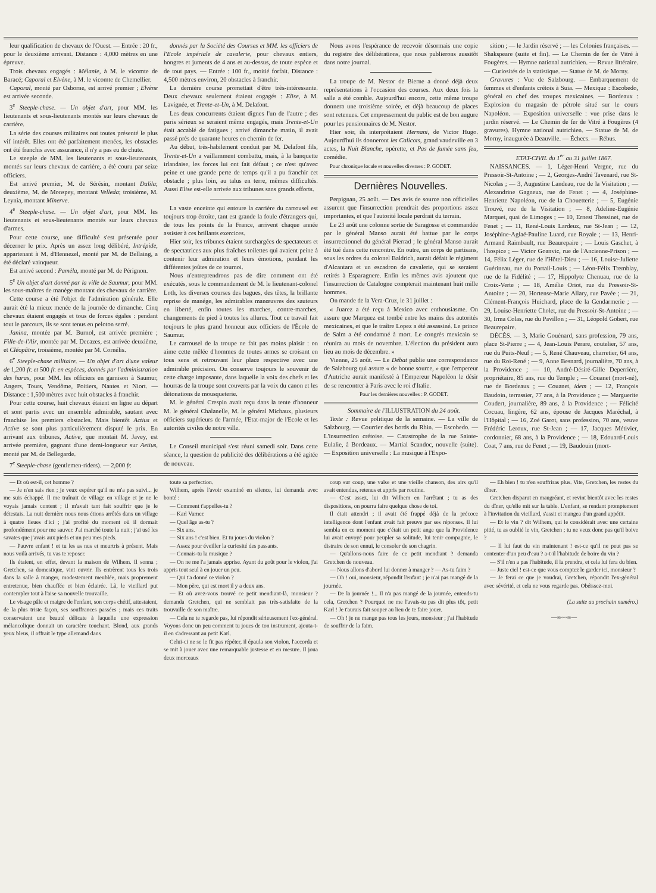leur qualification de chevaux de l'Ouest. — Entrée : 20 fr., pour le deuxième arrivant. Distance : 4,000 mètres en une épreuve.
Trois chevaux engagés : Mélanie, à M. le vicomte de Baracé; Caporal et Elvène, à M. le vicomte de Chemellier.
Caporal, monté par Osborne, est arrivé premier ; Elvène est arrivée seconde.
3<sup>e</sup> Steeple-chase. — Un objet d'art, pour MM. les lieutenants et sous-lieutenants montés sur leurs chevaux de carrière.
La série des courses militaires ont toutes présenté le plus vif intérêt. Elles ont été parfaitement menées, les obstacles ont été franchis avec assurance, il n'y a pas eu de chute.
Le steeple de MM. les lieutenants et sous-lieutenants, montés sur leurs chevaux de carrière, a été couru par seize officiers.
Est arrivé premier, M. de Sérésin, montant Dalila; deuxième, M. de Monspey, montant Velleda; troisième, M. Leynia, montant Minerve.
4<sup>e</sup> Steeple-chase. — Un objet d'art, pour MM. les lieutenants et sous-lieutenants montés sur leurs chevaux d'armes.
Pour cette course, une difficulté s'est présentée pour décerner le prix. Après un assez long délibéré, Intrépide, appartenant à M. d'Hennezel, monté par M. de Bellaing, a été déclaré vainqueur.
Est arrivé second : Paméla, monté par M. de Pérignon.
5<sup>e</sup> Un objet d'art donné par la ville de Saumur, pour MM. les sous-maîtres de manège montant des chevaux de carrière.
Cette course a été l'objet de l'admiration générale. Elle aurait été la mieux menée de la journée de dimanche. Cinq chevaux étaient engagés et tous de forces égales : pendant tout le parcours, ils se sont tenus en peloton serré.
Janina, montée par M. Burnol, est arrivée première ; Fille-de-l'Air, montée par M. Decazes, est arrivée deuxième, et Cléopâtre, troisième, montée par M. Cornélis.
6<sup>e</sup> Steeple-chase militaire. — Un objet d'art d'une valeur de 1,200 fr. et 500 fr. en espèces, donnés par l'administration des haras, pour MM. les officiers en garnison à Saumur, Angers, Tours, Vendôme, Poitiers, Nantes et Niort. — Distance : 1,500 mètres avec huit obstacles à franchir.
Pour cette course, huit chevaux étaient en ligne au départ et sont partis avec un ensemble admirable, sautant avec franchise les premiers obstacles. Mais bientôt Actius et Active se sont plus particulièrement disputé le prix. En arrivant aux tribunes, Active, que montait M. Javey, est arrivée première, gagnant d'une demi-longueur sur Aetius, monté par M. de Bellegarde.
7<sup>e</sup> Steeple-chase (gentlemen-riders). — 2,000 fr.
donnés par la Société des Courses et MM. les officiers de l'Ecole impériale de cavalerie, pour chevaux entiers, hongres et juments de 4 ans et au-dessus, de toute espèce et de tout pays. — Entrée : 100 fr., moitié forfait. Distance : 4,500 mètres environ, 20 obstacles à franchir.
La dernière course promettait d'être très-intéressante. Deux chevaux seulement étaient engagés : Elise, à M. Lavignée, et Trente-et-Un, à M. Delafont.
Les deux concurrents étaient dignes l'un de l'autre ; des paris sérieux se seraient même engagés, mais Trente-et-Un était accablé de fatigues ; arrivé dimanche matin, il avait passé près de quarante heures en chemin de fer.
Au début, très-habilement conduit par M. Delafont fils, Trente-et-Un a vaillamment combattu, mais, à la banquette irlandaise, les forces lui ont fait défaut ; ce n'est qu'avec peine et une grande perte de temps qu'il a pu franchir cet obstacle ; plus loin, au talus en terre, mêmes difficultés. Aussi Elise est-elle arrivée aux tribunes sans grands efforts.
La vaste enceinte qui entoure la carrière du carrousel est toujours trop étroite, tant est grande la foule d'étrangers qui, de tous les points de la France, arrivent chaque année assister à ces brillants exercices.
Hier soir, les tribunes étaient surchargées de spectateurs et de spectatrices aux plus fraîches toilettes qui avaient peine à contenir leur admiration et leurs émotions, pendant les différentes joûtes de ce tournoi.
Nous n'entreprendrons pas de dire comment ont été exécutés, sous le commandement de M. le lieutenant-colonel Loth, les diverses courses des bagues, des têtes, la brillante reprise de manége, les admirables manœuvres des sauteurs en liberté, enfin toutes les marches, contre-marches, changements de pied à toutes les allures. Tout ce travail fait toujours le plus grand honneur aux officiers de l'École de Saumur.
Le carrousel de la troupe ne fait pas moins plaisir : on aime cette mêlée d'hommes de toutes armes se croisant en tous sens et retrouvant leur place respective avec une admirable précision. On conserve toujours le souvenir de cette charge imposante, dans laquelle la voix des chefs et les hourras de la troupe sont couverts par la voix du canon et les détonations de mousqueterie.
M. le général Crespin avait reçu dans la tente d'honneur M. le général Chalanelle, M. le général Michaux, plusieurs officiers supérieurs de l'armée, l'Etat-major de l'Ecole et les autorités civiles de notre ville.
Le Conseil municipal s'est réuni samedi soir. Dans cette séance, la question de publicité des délibérations a été agitée de nouveau.
Nous avons l'espérance de recevoir désormais une copie du registre des délibérations, que nous publierons aussitôt dans notre journal.
La troupe de M. Nestor de Bierne a donné déjà deux représentations à l'occasion des courses. Aux deux fois la salle a été comble. Aujourd'hui encore, cette même troupe donnera une troisième soirée, et déjà beaucoup de places sont retenues. Cet empressement du public est de bon augure pour les pensionnaires de M. Nestor.
Hier soir, ils interprétaient Hernani, de Victor Hugo. Aujourd'hui ils donneront les Calicots, grand vaudeville en 3 actes, la Nuit Blanche, opérette, et Pas de fumée sans feu, comédie.
Pour chronique locale et nouvelles diverses : P. GODET.
Dernières Nouvelles.
Perpignan, 25 août. — Des avis de source non officielles assurent que l'insurrection prendrait des proportions assez importantes, et que l'autorité locale perdrait du terrain.
Le 23 août une colonne sortie de Saragosse et commandée par le général Manso aurait été battue par le corps insurrectionnel du général Pierrad ; le général Manso aurait été tué dans cette rencontre. En outre, un corps de partisans, sous les ordres du colonel Baldrich, aurait défait le régiment d'Alcantara et un escadron de cavalerie, qui se seraient retirés à Esparagnere. Enfin les mêmes avis ajoutent que l'insurrection de Catalogne compterait maintenant huit mille hommes.
On mande de la Vera-Cruz, le 31 juillet :
« Juarez a été reçu à Mexico avec enthousiasme. On assure que Marquez est tombé entre les mains des autorités mexicaines, et que le traître Lopez a été assassiné. Le prince de Salm a été condamné à mort. Le congrès mexicain se réunira au mois de novembre. L'élection du président aura lieu au mois de décembre. »
Vienne, 25 août. — Le Débat publie une correspondance de Salzbourg qui assure « de bonne source, » que l'empereur d'Autriche aurait manifesté à l'Empereur Napoléon le désir de se rencontrer à Paris avec le roi d'Italie.
Pour les dernières nouvelles : P. GODET.
Sommaire de l'ILLUSTRATION du 24 août.
Texte : Revue politique de la semaine. — La ville de Salzbourg. — Courrier des bords du Rhin. — Escobedo. — L'insurrection crétoise. — Catastrophe de la rue Sainte-Eulalie, à Bordeaux. — Martial Scandoc, nouvelle (suite). — Exposition universelle : La musique à l'Expo-
sition ; — le Jardin réservé ; — les Colonies françaises. — Shakspeare (suite et fin). — Le Chemin de fer de Vitré à Fougères. — Hymne national autrichien. — Revue littéraire. — Curiosités de la statistique. — Statue de M. de Morny.
Gravures : Vue de Salzbourg. — Embarquement de femmes et d'enfants crétois à Suia. — Mexique : Escobedo, général en chef des troupes mexicaines. — Bordeaux : Explosion du magasin de pétrole situé sur le cours Napoléon. — Exposition universelle : vue prise dans le jardin réservé. — Le Chemin de fer de Vitré à Fougères (4 gravures). Hymne national autrichien. — Statue de M. de Morny, inaugurée à Deauville. — Échecs. — Rébus.
ETAT-CIVIL du 1<sup>er</sup> au 31 juillet 1867.
NAISSANCES. — 1, Léger-Henri Vergne, rue du Pressoir-St-Antoine ; — 2, Georges-André Tavenard, rue St-Nicolas ; — 3, Augustine Landeau, rue de la Visitation ; — Alexandrine Gagneux, rue de Fenet ; — 4, Joséphine-Henriette Napoléon, rue de la Chouetterie ; — 5, Eugénie Trouvé, rue de la Visitation ; — 8, Adeline-Eugénie Marquet, quai de Limoges ; — 10, Ernest Thessinet, rue de Fenet ; — 11, René-Louis Lardeux, rue St-Jean ; — 12, Joséphine-Aglaë-Pauline Luard, rue Royale ; — 13, Henri-Armand Raimbault, rue Beaurepaire ; — Louis Gaschet, à l'hospice ; — Victor Goanvic, rue de l'Ancienne-Prison ; — 14, Félix Léger, rue de l'Hôtel-Dieu ; — 16, Louise-Juliette Guérineau, rue du Portail-Louis ; — Léon-Félix Tremblay, rue de la Fidélité ; — 17, Hippolyte Chenuau, rue de la Croix-Verte ; — 18, Amélie Oriot, rue du Pressoir-St-Antoine ; — 20, Hortense-Marie Allary, rue Pavée ; — 21, Clément-François Huichard, place de la Gendarmerie ; — 29, Louise-Henriette Cholet, rue du Pressoir-St-Antoine ; — 30, Irma Colas, rue du Pavillon ; — 31, Léopold Gobert, rue Beaurepaire.
DÉCÈS. — 3, Marie Gouénard, sans profession, 79 ans, place St-Pierre ; — 4, Jean-Louis Perare, coutelier, 57 ans, rue du Puits-Neuf ; — 5, René Chauveau, charretier, 64 ans, rue du Roi-René ; — 9, Anne Besnard, journalière, 70 ans, à la Providence ; — 10, André-Désiré-Gille Deperrière, propriétaire, 85 ans, rue du Temple ; — Couanet (mort-né), rue de Bordeaux ; — Couanet, idem ; — 12, François Baudoin, terrassier, 77 ans, à la Providence ; — Marguerite Coudert, journalière, 89 ans, à la Providence ; — Félicité Cocuau, lingère, 62 ans, épouse de Jacques Maréchal, à l'Hôpital ; — 16, Zoé Garot, sans profession, 70 ans, veuve Frédéric Leroux, rue St-Jean ; — 17, Jacques Métivier, cordonnier, 68 ans, à la Providence ; — 18, Edouard-Louis Coat, 7 ans, rue de Fenet ; — 19, Baudouin (mort-
— Et où est-il, cet homme ?
— Je n'en sais rien ; je veux espérer qu'il ne m'a pas suivi... je me suis échappé. Il me traînait de village en village et je ne le voyais jamais content ; il m'avait tant fait souffrir que je le détestais. La nuit dernière nous nous étions arrêtés dans un village à quatre lieues d'ici ; j'ai profité du moment où il dormait profondément pour me sauver. J'ai marché toute la nuit ; j'ai usé les savates que j'avais aux pieds et un peu mes pieds.
— Pauvre enfant ! et tu les as nus et meurtris à présent. Mais nous voilà arrivés, tu vas te reposer.
Ils étaient, en effet, devant la maison de Wilhem. Il sonna ; Gretchen, sa domestique, vint ouvrir. Ils entrèrent tous les trois dans la salle à manger, modestement meublée, mais proprement entretenue, bien chauffée et bien éclairée. Là, le vieillard put contempler tout à l'aise sa nouvelle trouvaille.
Le visage pâle et maigre de l'enfant, son corps chétif, attestaient, de la plus triste façon, ses souffrances passées ; mais ces traits conservaient une beauté délicate à laquelle une expression mélancolique donnait un caractère touchant. Blond, aux grands yeux bleus, il offrait le type allemand dans
toute sa perfection.
Wilhem, après l'avoir examiné en silence, lui demanda avec bonté :
— Comment t'appelles-tu ?
— Karl Varner.
— Quel âge as-tu ?
— Six ans.
— Six ans ! c'est bien. Et tu joues du violon ?
— Assez pour éveiller la curiosité des passants.
— Connais-tu la musique ?
— On ne me l'a jamais apprise. Ayant du goût pour le violon, j'ai appris tout seul à en jouer un peu.
— Qui t'a donné ce violon ?
— Mon père, qui est mort il y a deux ans.
— Et où avez-vous trouvé ce petit mendiant-là, monsieur ? demanda Gretchen, qui ne semblait pas très-satisfaite de la trouvaille de son maître.
— Cela ne te regarde pas, lui répondit sérieusement l'ex-général. Voyons donc un peu comment tu joues de ton instrument, ajouta-t-il en s'adressant au petit Karl.
Celui-ci ne se le fit pas répéter, il épaula son violon, l'accorda et se mit à jouer avec une remarquable justesse et en mesure. Il joua deux morceaux
coup sur coup, une valse et une vieille chanson, des airs qu'il avait entendus, retenus et appris par routine.
— C'est assez, lui dit Wilhem en l'arrêtant ; tu as des dispositions, on pourra faire quelque chose de toi.
Il était attendri ; il avait été frappé déjà de la précoce intelligence dont l'enfant avait fait preuve par ses réponses. Il lui sembla en ce moment que c'était un petit ange que la Providence lui avait envoyé pour peupler sa solitude, lui tenir compagnie, le distraire de son ennui, le consoler de son chagrin.
— Qu'allons-nous faire de ce petit mendiant ? demanda Gretchen de nouveau.
— Nous allons d'abord lui donner à manger ? — As-tu faim ?
— Oh ! oui, monsieur, répondit l'enfant ; je n'ai pas mangé de la journée.
— De la journée !... Il n'a pas mangé de la journée, entends-tu cela, Gretchen ? Pourquoi ne me l'avais-tu pas dit plus tôt, petit Karl ! Je t'aurais fait souper au lieu de te faire jouer.
— Oh ! je ne mange pas tous les jours, monsieur ; j'ai l'habitude de souffrir de la faim.
— Eh bien ! tu n'en souffriras plus. Vite, Gretchen, les restes du dîner.
Gretchen disparut en maugréant, et revint bientôt avec les restes du dîner, qu'elle mit sur la table. L'enfant, se rendant promptement à l'invitation du vieillard, s'assit et mangea d'un grand appétit.
— Et le vin ? dit Wilhem, qui le considérait avec une certaine pitié, tu as oublié le vin, Gretchen ; tu ne veux donc pas qu'il boive ?
— Il lui faut du vin maintenant ! est-ce qu'il ne peut pas se contenter d'un peu d'eau ? a-t-il l'habitude de boire du vin ?
— S'il n'en a pas l'habitude, il la prendra, et cela lui fera du bien.
— Juste ciel ! est-ce que vous comptez le garder ici, monsieur ?
— Je ferai ce que je voudrai, Gretchen, répondit l'ex-général avec sévérité, et cela ne vous regarde pas. Obéissez-moi.
(La suite au prochain numéro.)
—∞◦◦◦∞—